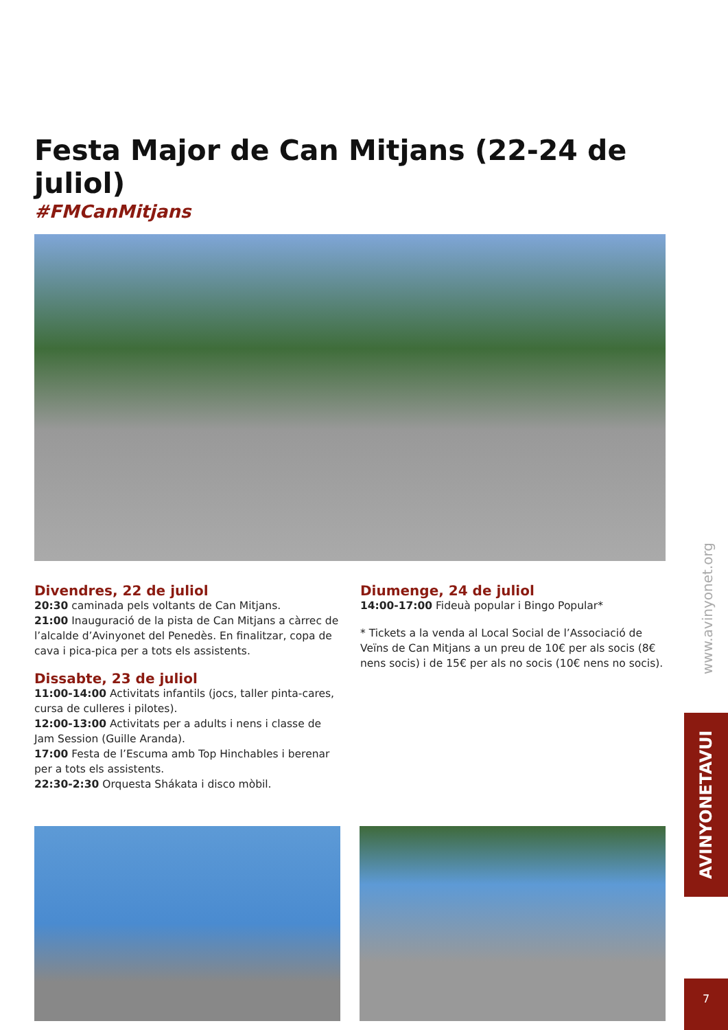Festa Major de Can Mitjans (22-24 de juliol)
#FMCanMitjans
Divendres, 22 de juliol
20:30 caminada pels voltants de Can Mitjans.
21:00 Inauguració de la pista de Can Mitjans a càrrec de l’alcalde d’Avinyonet del Penedès. En finalitzar, copa de cava i pica-pica per a tots els assistents.
Dissabte, 23 de juliol
11:00-14:00 Activitats infantils (jocs, taller pinta-cares, cursa de culleres i pilotes).
12:00-13:00 Activitats per a adults i nens i classe de Jam Session (Guille Aranda).
17:00 Festa de l’Escuma amb Top Hinchables i berenar per a tots els assistents.
22:30-2:30 Orquesta Shákata i disco mòbil.
Diumenge, 24 de juliol
14:00-17:00 Fideuà popular i Bingo Popular*
* Tickets a la venda al Local Social de l’Associació de Veïns de Can Mitjans a un preu de 10€ per als socis (8€ nens socis) i de 15€ per als no socis (10€ nens no socis).
www.avinyonet.org
AVINYONETAVUI
7